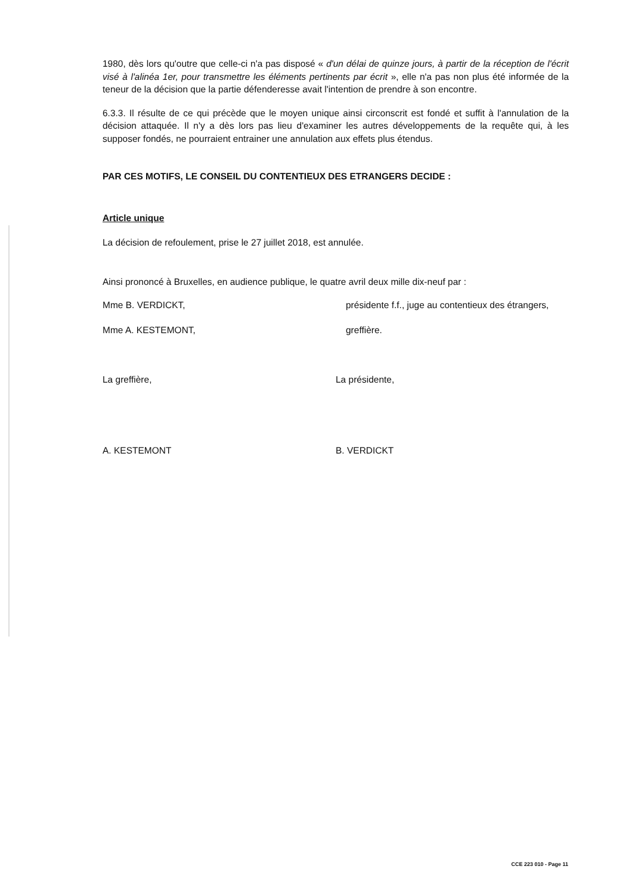1980, dès lors qu'outre que celle-ci n'a pas disposé « d'un délai de quinze jours, à partir de la réception de l'écrit visé à l'alinéa 1er, pour transmettre les éléments pertinents par écrit », elle n'a pas non plus été informée de la teneur de la décision que la partie défenderesse avait l'intention de prendre à son encontre.
6.3.3. Il résulte de ce qui précède que le moyen unique ainsi circonscrit est fondé et suffit à l'annulation de la décision attaquée. Il n'y a dès lors pas lieu d'examiner les autres développements de la requête qui, à les supposer fondés, ne pourraient entrainer une annulation aux effets plus étendus.
PAR CES MOTIFS, LE CONSEIL DU CONTENTIEUX DES ETRANGERS DECIDE :
Article unique
La décision de refoulement, prise le 27 juillet 2018, est annulée.
Ainsi prononcé à Bruxelles, en audience publique, le quatre avril deux mille dix-neuf par :
Mme B. VERDICKT, présidente f.f., juge au contentieux des étrangers,
Mme A. KESTEMONT, greffière.
La greffière,
A. KESTEMONT
La présidente,
B. VERDICKT
CCE 223 010 - Page 11